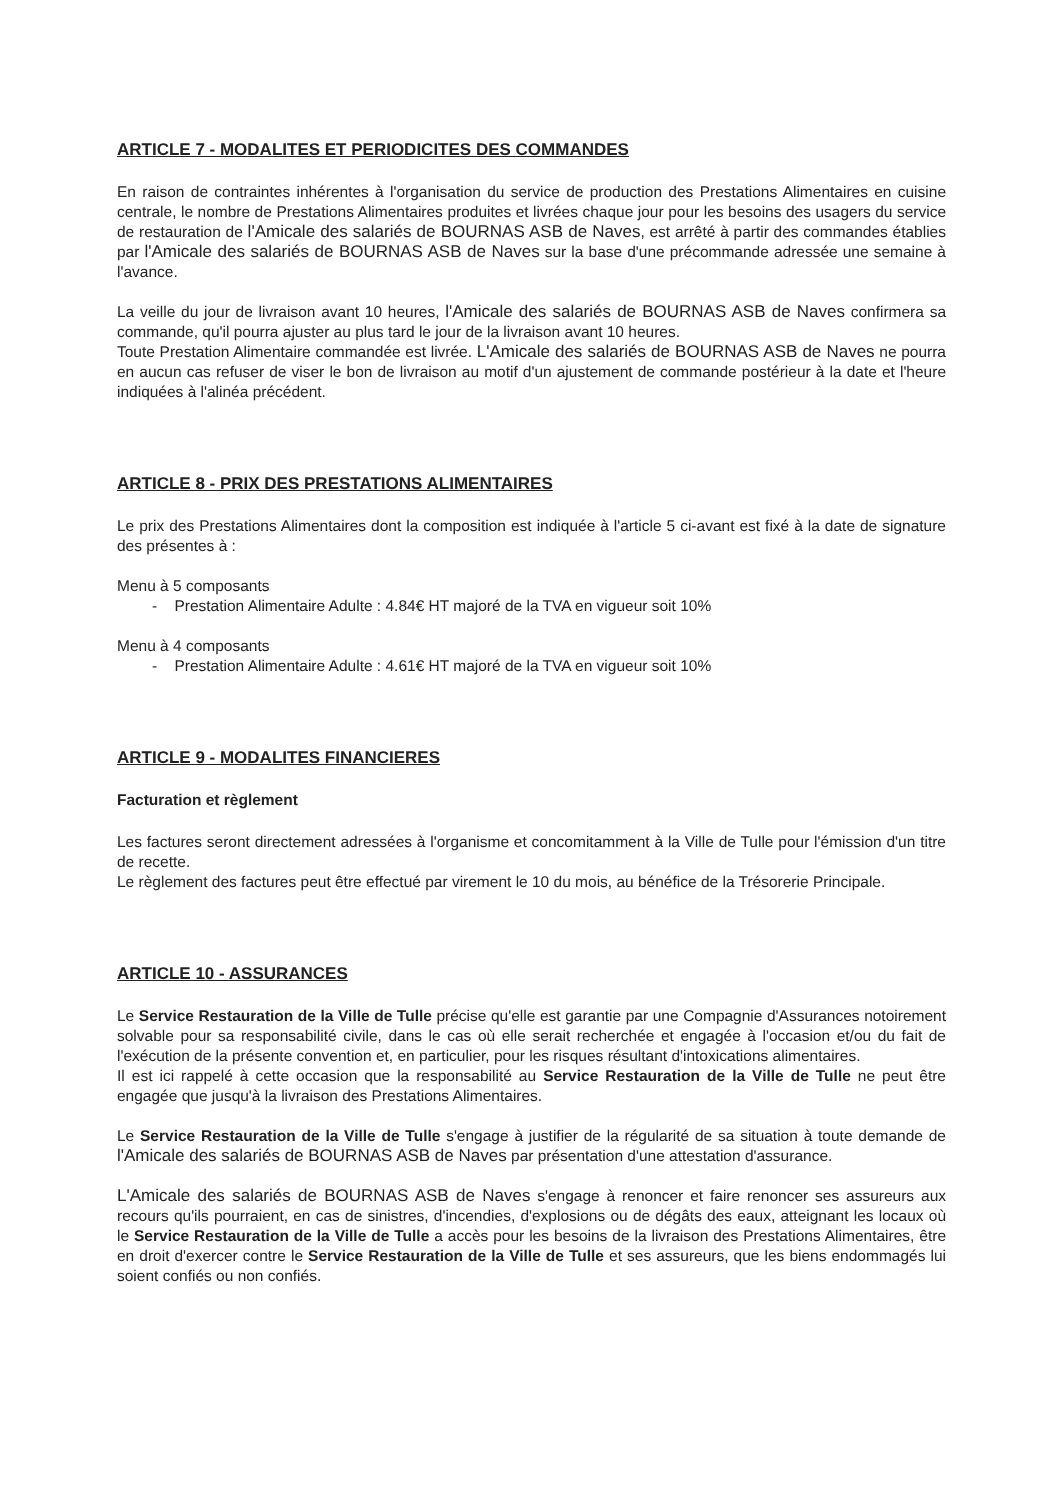ARTICLE 7 - MODALITES ET PERIODICITES DES COMMANDES
En raison de contraintes inhérentes à l'organisation du service de production des Prestations Alimentaires en cuisine centrale, le nombre de Prestations Alimentaires produites et livrées chaque jour pour les besoins des usagers du service de restauration de l'Amicale des salariés de BOURNAS ASB de Naves, est arrêté à partir des commandes établies par l'Amicale des salariés de BOURNAS ASB de Naves sur la base d'une précommande adressée une semaine à l'avance.
La veille du jour de livraison avant 10 heures, l'Amicale des salariés de BOURNAS ASB de Naves confirmera sa commande, qu'il pourra ajuster au plus tard le jour de la livraison avant 10 heures.
Toute Prestation Alimentaire commandée est livrée. L'Amicale des salariés de BOURNAS ASB de Naves ne pourra en aucun cas refuser de viser le bon de livraison au motif d'un ajustement de commande postérieur à la date et l'heure indiquées à l'alinéa précédent.
ARTICLE 8 - PRIX DES PRESTATIONS ALIMENTAIRES
Le prix des Prestations Alimentaires dont la composition est indiquée à l'article 5 ci-avant est fixé à la date de signature des présentes à :
Menu à 5 composants
- Prestation Alimentaire Adulte : 4.84€ HT majoré de la TVA en vigueur soit 10%
Menu à 4 composants
- Prestation Alimentaire Adulte : 4.61€ HT majoré de la TVA en vigueur soit 10%
ARTICLE 9 - MODALITES FINANCIERES
Facturation et règlement
Les factures seront directement adressées à l'organisme et concomitamment à la Ville de Tulle pour l'émission d'un titre de recette.
Le règlement des factures peut être effectué par virement le 10 du mois, au bénéfice de la Trésorerie Principale.
ARTICLE 10 - ASSURANCES
Le Service Restauration de la Ville de Tulle précise qu'elle est garantie par une Compagnie d'Assurances notoirement solvable pour sa responsabilité civile, dans le cas où elle serait recherchée et engagée à l'occasion et/ou du fait de l'exécution de la présente convention et, en particulier, pour les risques résultant d'intoxications alimentaires.
Il est ici rappelé à cette occasion que la responsabilité au Service Restauration de la Ville de Tulle ne peut être engagée que jusqu'à la livraison des Prestations Alimentaires.
Le Service Restauration de la Ville de Tulle s'engage à justifier de la régularité de sa situation à toute demande de l'Amicale des salariés de BOURNAS ASB de Naves par présentation d'une attestation d'assurance.
L'Amicale des salariés de BOURNAS ASB de Naves s'engage à renoncer et faire renoncer ses assureurs aux recours qu'ils pourraient, en cas de sinistres, d'incendies, d'explosions ou de dégâts des eaux, atteignant les locaux où le Service Restauration de la Ville de Tulle a accès pour les besoins de la livraison des Prestations Alimentaires, être en droit d'exercer contre le Service Restauration de la Ville de Tulle et ses assureurs, que les biens endommagés lui soient confiés ou non confiés.